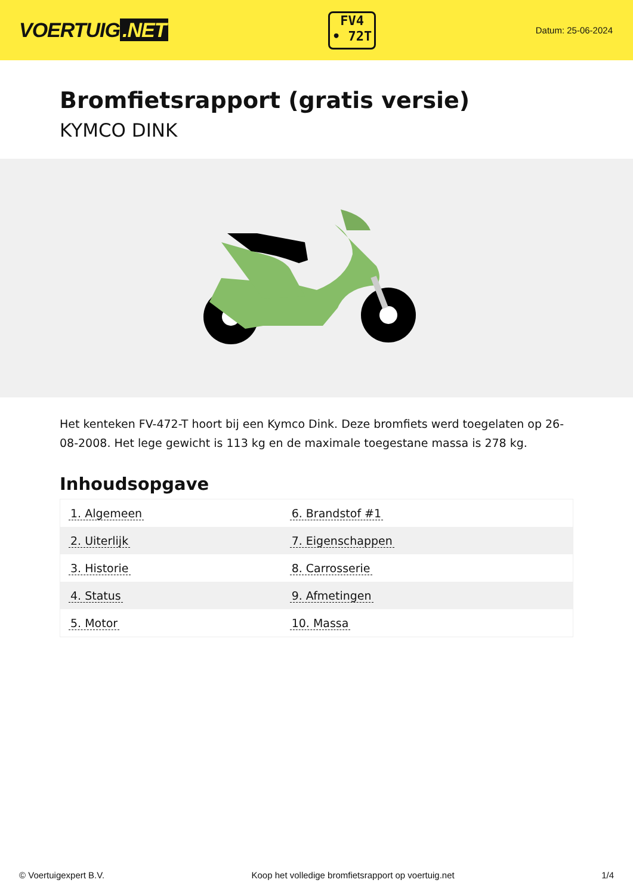VOERTUIG.NET
FV4
• 72T
Datum: 25-06-2024
Bromfietsrapport (gratis versie)
KYMCO DINK
Het kenteken FV-472-T hoort bij een Kymco Dink. Deze bromfiets werd toegelaten op 26-08-2008. Het lege gewicht is 113 kg en de maximale toegestane massa is 278 kg.
Inhoudsopgave
| 1. Algemeen | 6. Brandstof #1 |
| 2. Uiterlijk | 7. Eigenschappen |
| 3. Historie | 8. Carrosserie |
| 4. Status | 9. Afmetingen |
| 5. Motor | 10. Massa |
© Voertuigexpert B.V. Koop het volledige bromfietsrapport op voertuig.net 1/4